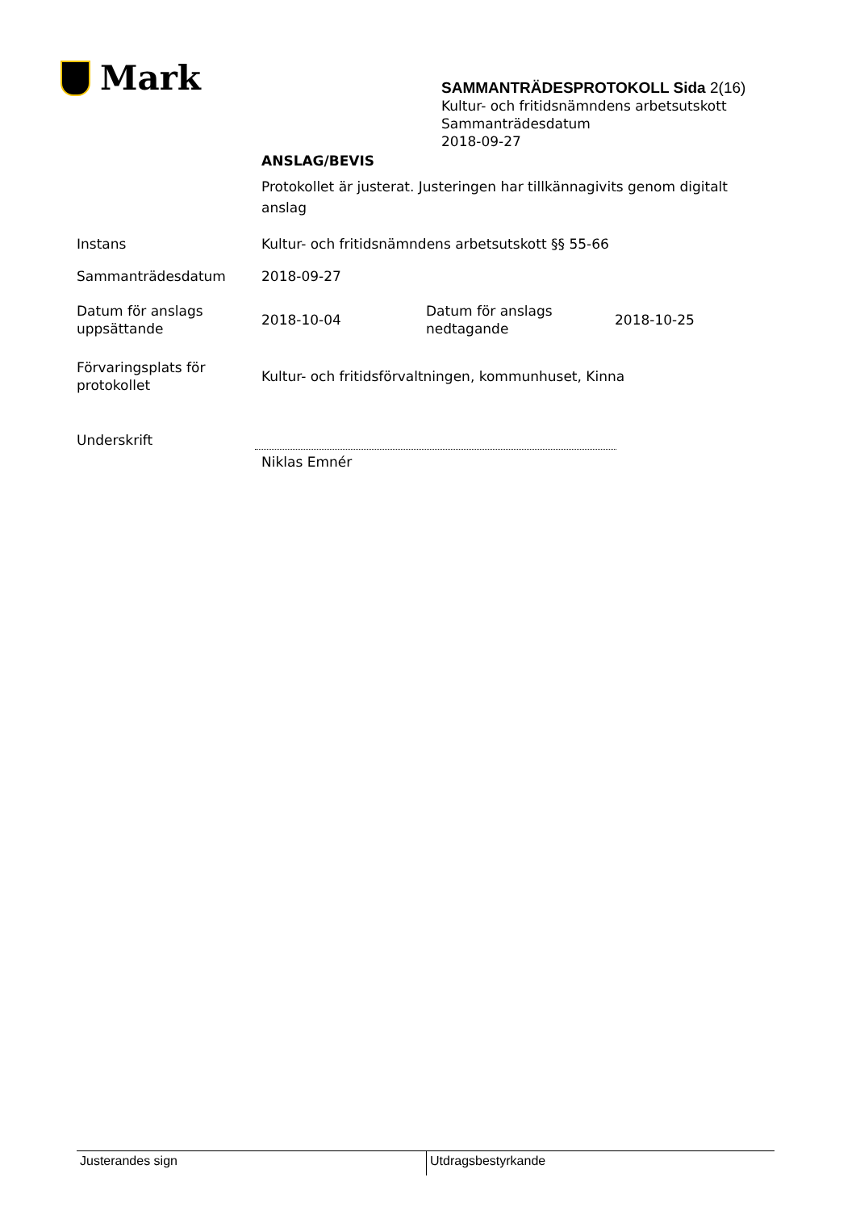Mark
SAMMANTRÄDESPROTOKOLL Sida 2(16)
Kultur- och fritidsnämndens arbetsutskott
Sammanträdesdatum
2018-09-27
| | ANSLAG/BEVIS | | |
| | Protokollet är justerat. Justeringen har tillkännagivits genom digitalt anslag | | |
| Instans | Kultur- och fritidsnämndens arbetsutskott §§ 55-66 | | |
| Sammanträdesdatum | 2018-09-27 | | |
| Datum för anslags uppsättande | 2018-10-04 | Datum för anslags nedtagande | 2018-10-25 |
| Förvaringsplats för protokollet | Kultur- och fritidsförvaltningen, kommunhuset, Kinna | | |
| Underskrift | | | |
| | Niklas Emnér | | |
Justerandes sign Utdragsbestyrkande